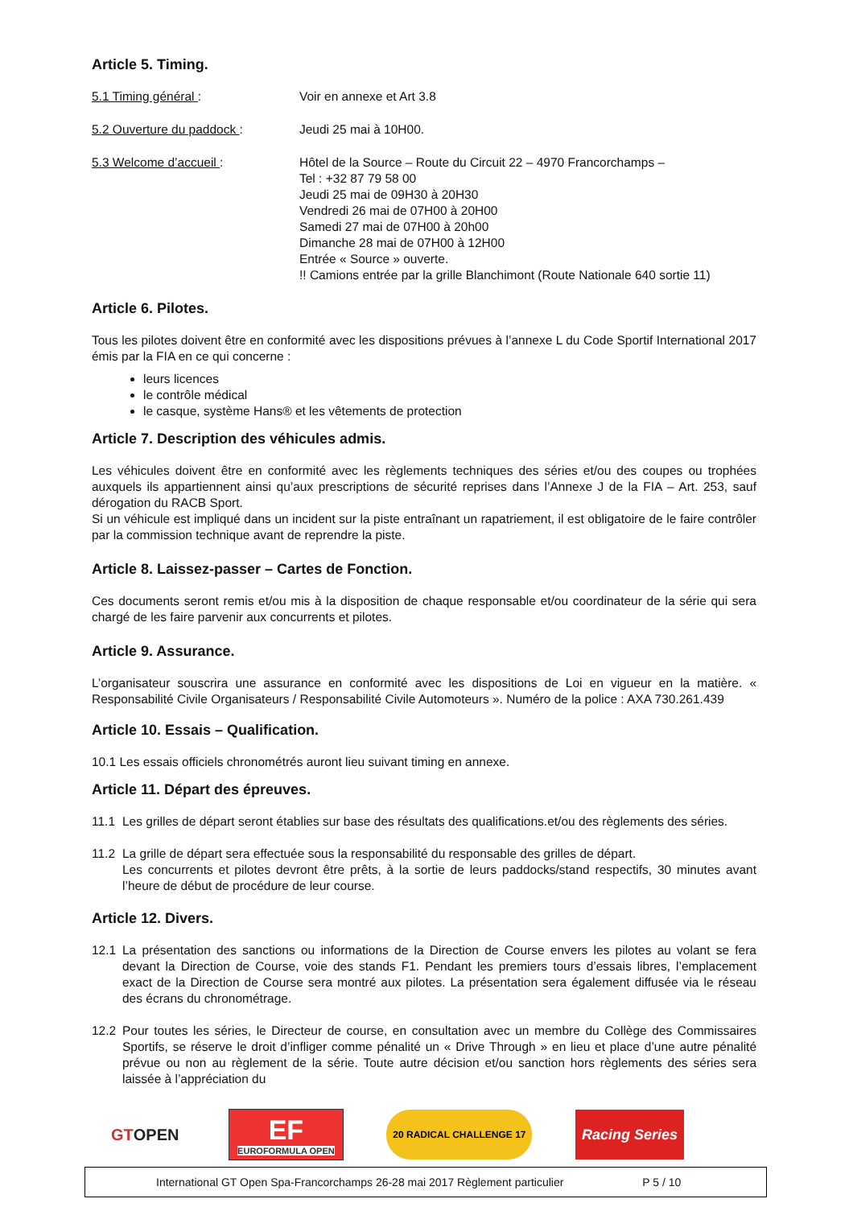Article 5. Timing.
5.1 Timing général : Voir en annexe et Art 3.8
5.2 Ouverture du paddock : Jeudi 25 mai à 10H00.
5.3 Welcome d’accueil : Hôtel de la Source – Route du Circuit 22 – 4970 Francorchamps –
Tel : +32 87 79 58 00
Jeudi 25 mai de 09H30 à 20H30
Vendredi 26 mai de 07H00 à 20H00
Samedi 27 mai de 07H00 à 20h00
Dimanche 28 mai de 07H00 à 12H00
Entrée « Source » ouverte.
!! Camions entrée par la grille Blanchimont (Route Nationale 640 sortie 11)
Article 6. Pilotes.
Tous les pilotes doivent être en conformité avec les dispositions prévues à l’annexe L du Code Sportif International 2017 émis par la FIA en ce qui concerne :
leurs licences
le contrôle médical
le casque, système Hans® et les vêtements de protection
Article 7. Description des véhicules admis.
Les véhicules doivent être en conformité avec les règlements techniques des séries et/ou des coupes ou trophées auxquels ils appartiennent ainsi qu’aux prescriptions de sécurité reprises dans l’Annexe J de la FIA – Art. 253, sauf dérogation du RACB Sport.
Si un véhicule est impliqué dans un incident sur la piste entraînant un rapatriement, il est obligatoire de le faire contrôler par la commission technique avant de reprendre la piste.
Article 8. Laissez-passer – Cartes de Fonction.
Ces documents seront remis et/ou mis à la disposition de chaque responsable et/ou coordinateur de la série qui sera chargé de les faire parvenir aux concurrents et pilotes.
Article 9. Assurance.
L’organisateur souscrira une assurance en conformité avec les dispositions de Loi en vigueur en la matière. « Responsabilité Civile Organisateurs / Responsabilité Civile Automoteurs ». Numéro de la police : AXA 730.261.439
Article 10. Essais – Qualification.
10.1 Les essais officiels chronométrés auront lieu suivant timing en annexe.
Article 11. Départ des épreuves.
11.1 Les grilles de départ seront établies sur base des résultats des qualifications.et/ou des règlements des séries.
11.2 La grille de départ sera effectuée sous la responsabilité du responsable des grilles de départ.
Les concurrents et pilotes devront être prêts, à la sortie de leurs paddocks/stand respectifs, 30 minutes avant l’heure de début de procédure de leur course.
Article 12. Divers.
12.1 La présentation des sanctions ou informations de la Direction de Course envers les pilotes au volant se fera devant la Direction de Course, voie des stands F1. Pendant les premiers tours d’essais libres, l’emplacement exact de la Direction de Course sera montré aux pilotes. La présentation sera également diffusée via le réseau des écrans du chronométrage.
12.2 Pour toutes les séries, le Directeur de course, en consultation avec un membre du Collège des Commissaires Sportifs, se réserve le droit d’infliger comme pénalité un « Drive Through » en lieu et place d’une autre pénalité prévue ou non au règlement de la série. Toute autre décision et/ou sanction hors règlements des séries sera laissée à l’appréciation du
GT OPEN
EF
EUROFORMULA OPEN
20 RADICAL CHALLENGE 17
Racing Series
International GT Open Spa-Francorchamps 26-28 mai 2017 Règlement particulier P 5 / 10